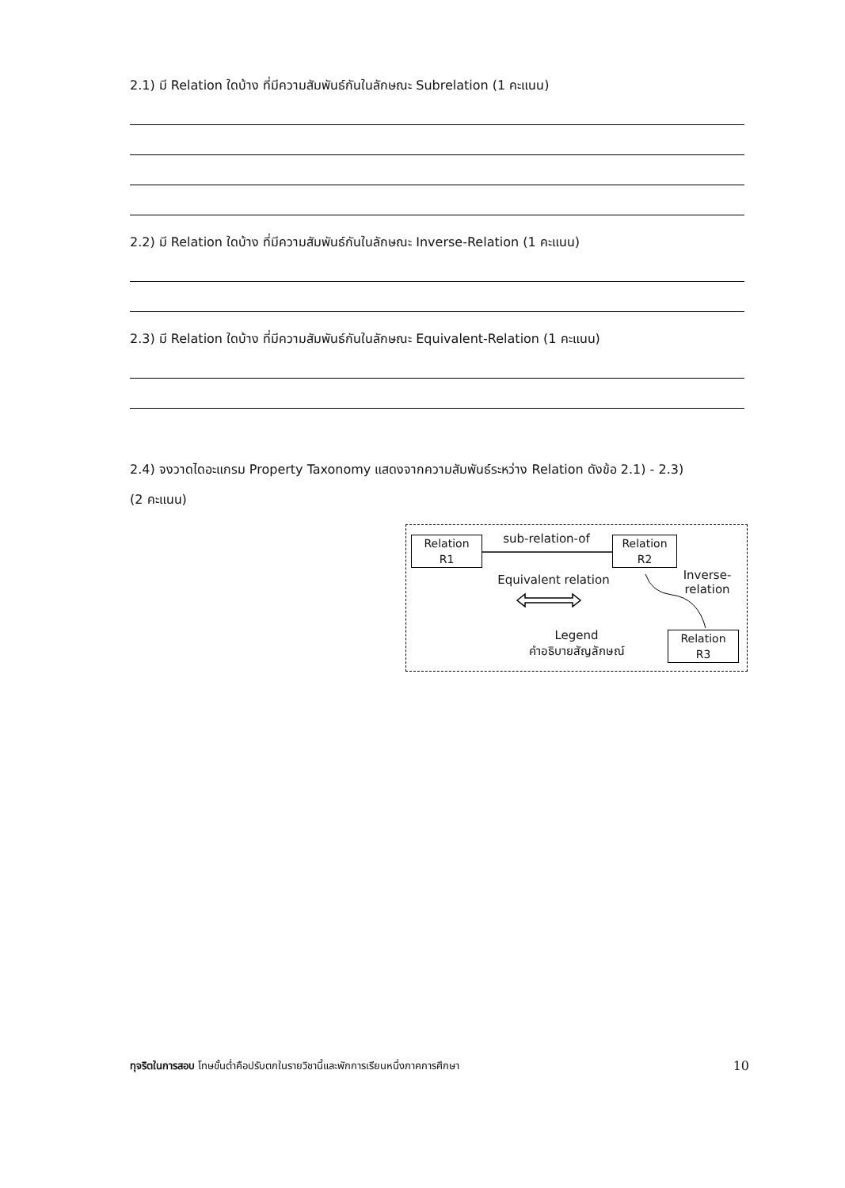2.1) มี Relation ใดบ้าง ที่มีความสัมพันธ์กันในลักษณะ Subrelation (1 คะแนน)
2.2) มี Relation ใดบ้าง ที่มีความสัมพันธ์กันในลักษณะ Inverse-Relation (1 คะแนน)
2.3) มี Relation ใดบ้าง ที่มีความสัมพันธ์กันในลักษณะ Equivalent-Relation (1 คะแนน)
2.4) จงวาดไดอะแกรม Property Taxonomy แสดงจากความสัมพันธ์ระหว่าง Relation ดังข้อ 2.1) - 2.3)
(2 คะแนน)
Relation
R1
Relation
R2
Relation
R3
sub-relation-of
Equivalent relation
Inverse-
relation
Legend
คำอธิบายสัญลักษณ์
ทุจริตในการสอบ โทษขั้นต่ำคือปรับตกในรายวิชานี้และพักการเรียนหนึ่งภาคการศึกษา 10